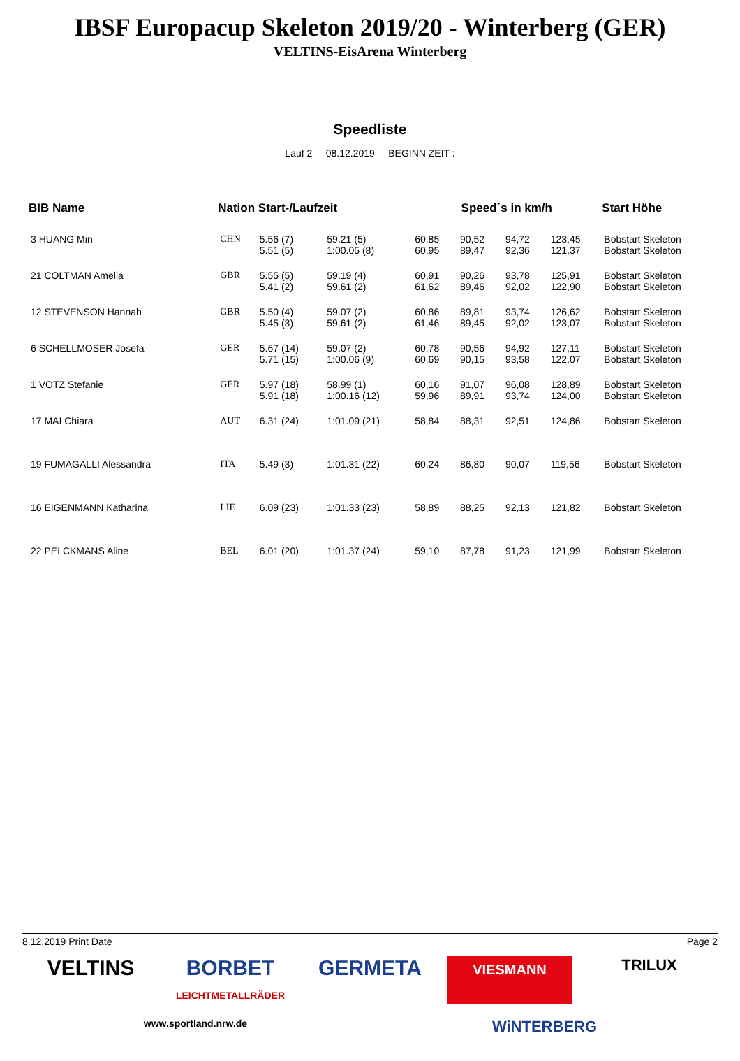IBSF Europacup Skeleton 2019/20 - Winterberg (GER)
VELTINS-EisArena Winterberg
Speedliste
Lauf 2 08.12.2019 BEGINN ZEIT :
| BIB Name | Nation Start-/Laufzeit | | | Speed´s in km/h | | | | Start Höhe |
| --- | --- | --- | --- | --- | --- | --- | --- | --- |
| 3 HUANG Min | CHN | 5.56 (7) 5.51 (5) | 59.21 (5) 1:00.05 (8) | 60,85 60,95 | 90,52 89,47 | 94,72 92,36 | 123,45 121,37 | Bobstart Skeleton Bobstart Skeleton |
| 21 COLTMAN Amelia | GBR | 5.55 (5) 5.41 (2) | 59.19 (4) 59.61 (2) | 60,91 61,62 | 90,26 89,46 | 93,78 92,02 | 125,91 122,90 | Bobstart Skeleton Bobstart Skeleton |
| 12 STEVENSON Hannah | GBR | 5.50 (4) 5.45 (3) | 59.07 (2) 59.61 (2) | 60,86 61,46 | 89,81 89,45 | 93,74 92,02 | 126,62 123,07 | Bobstart Skeleton Bobstart Skeleton |
| 6 SCHELLMOSER Josefa | GER | 5.67 (14) 5.71 (15) | 59.07 (2) 1:00.06 (9) | 60,78 60,69 | 90,56 90,15 | 94,92 93,58 | 127,11 122,07 | Bobstart Skeleton Bobstart Skeleton |
| 1 VOTZ Stefanie | GER | 5.97 (18) 5.91 (18) | 58.99 (1) 1:00.16 (12) | 60,16 59,96 | 91,07 89,91 | 96,08 93,74 | 128,89 124,00 | Bobstart Skeleton Bobstart Skeleton |
| 17 MAI Chiara | AUT | 6.31 (24) | 1:01.09 (21) | 58,84 | 88,31 | 92,51 | 124,86 | Bobstart Skeleton |
| 19 FUMAGALLI Alessandra | ITA | 5.49 (3) | 1:01.31 (22) | 60,24 | 86,80 | 90,07 | 119,56 | Bobstart Skeleton |
| 16 EIGENMANN Katharina | LIE | 6.09 (23) | 1:01.33 (23) | 58,89 | 88,25 | 92,13 | 121,82 | Bobstart Skeleton |
| 22 PELCKMANS Aline | BEL | 6.01 (20) | 1:01.37 (24) | 59,10 | 87,78 | 91,23 | 121,99 | Bobstart Skeleton |
8.12.2019 Print Date Page 2
VELTINS
BORBET
LEICHTMETALLRÄDER
GERMETA
VIESMANN
TRILUX
www.sportland.nrw.de
WiNTERBERG